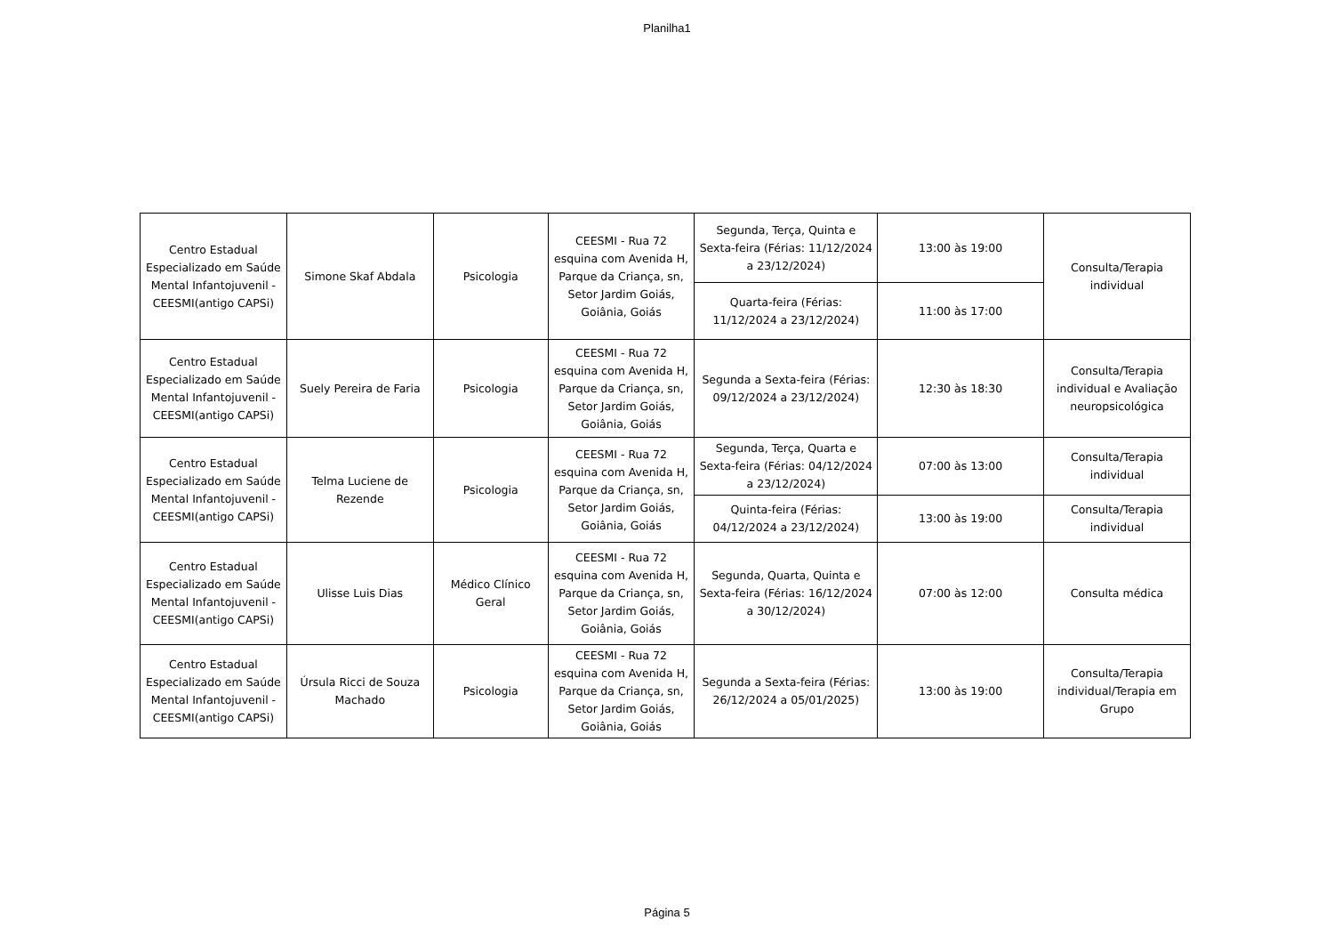Planilha1
| Centro Estadual Especializado em Saúde Mental Infantojuvenil - CEESMI(antigo CAPSi) | Simone Skaf Abdala | Psicologia | CEESMI - Rua 72 esquina com Avenida H, Parque da Criança, sn, Setor Jardim Goiás, Goiânia, Goiás | Segunda, Terça, Quinta e Sexta-feira (Férias: 11/12/2024 a 23/12/2024) | 13:00 às 19:00 | Consulta/Terapia individual |
| | | | | Quarta-feira (Férias: 11/12/2024 a 23/12/2024) | 11:00 às 17:00 | |
| Centro Estadual Especializado em Saúde Mental Infantojuvenil - CEESMI(antigo CAPSi) | Suely Pereira de Faria | Psicologia | CEESMI - Rua 72 esquina com Avenida H, Parque da Criança, sn, Setor Jardim Goiás, Goiânia, Goiás | Segunda a Sexta-feira (Férias: 09/12/2024 a 23/12/2024) | 12:30 às 18:30 | Consulta/Terapia individual e Avaliação neuropsicológica |
| Centro Estadual Especializado em Saúde Mental Infantojuvenil - CEESMI(antigo CAPSi) | Telma Luciene de Rezende | Psicologia | CEESMI - Rua 72 esquina com Avenida H, Parque da Criança, sn, Setor Jardim Goiás, Goiânia, Goiás | Segunda, Terça, Quarta e Sexta-feira (Férias: 04/12/2024 a 23/12/2024) | 07:00 às 13:00 | Consulta/Terapia individual |
| | | | | Quinta-feira (Férias: 04/12/2024 a 23/12/2024) | 13:00 às 19:00 | Consulta/Terapia individual |
| Centro Estadual Especializado em Saúde Mental Infantojuvenil - CEESMI(antigo CAPSi) | Ulisse Luis Dias | Médico Clínico Geral | CEESMI - Rua 72 esquina com Avenida H, Parque da Criança, sn, Setor Jardim Goiás, Goiânia, Goiás | Segunda, Quarta, Quinta e Sexta-feira (Férias: 16/12/2024 a 30/12/2024) | 07:00 às 12:00 | Consulta médica |
| Centro Estadual Especializado em Saúde Mental Infantojuvenil - CEESMI(antigo CAPSi) | Úrsula Ricci de Souza Machado | Psicologia | CEESMI - Rua 72 esquina com Avenida H, Parque da Criança, sn, Setor Jardim Goiás, Goiânia, Goiás | Segunda a Sexta-feira (Férias: 26/12/2024 a 05/01/2025) | 13:00 às 19:00 | Consulta/Terapia individual/Terapia em Grupo |
Página 5